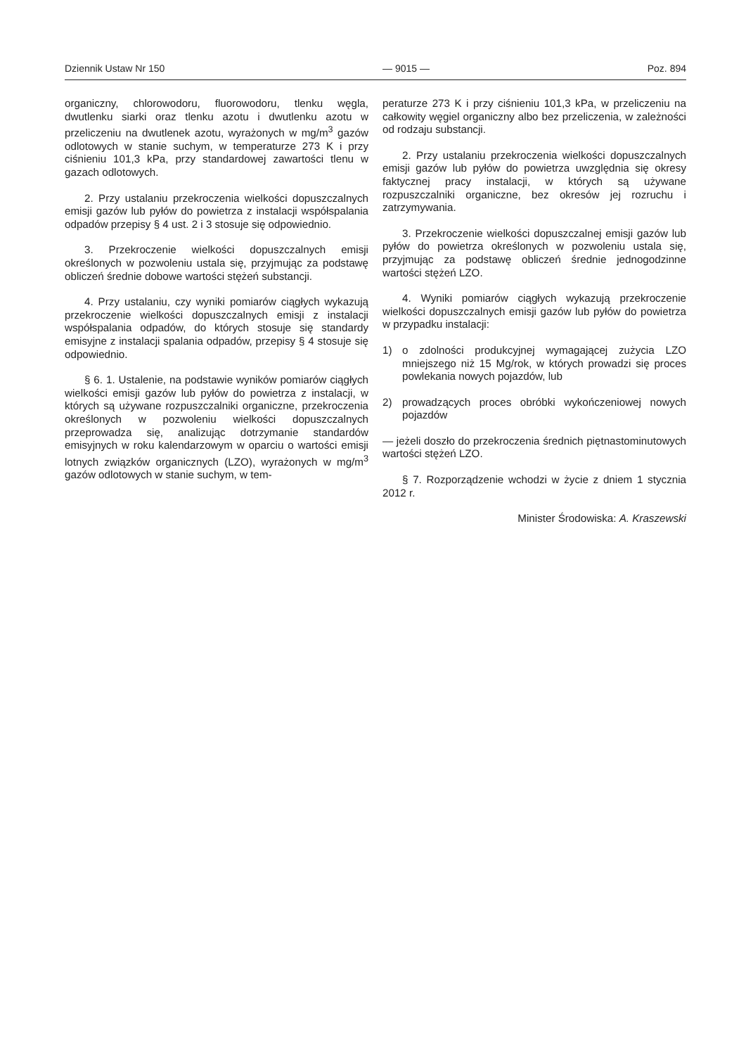Dziennik Ustaw Nr 150 — 9015 — Poz. 894
organiczny, chlorowodoru, fluorowodoru, tlenku węgla, dwutlenku siarki oraz tlenku azotu i dwutlenku azotu w przeliczeniu na dwutlenek azotu, wyrażonych w mg/m<sup>3</sup> gazów odlotowych w stanie suchym, w temperaturze 273 K i przy ciśnieniu 101,3 kPa, przy standardowej zawartości tlenu w gazach odlotowych.
2. Przy ustalaniu przekroczenia wielkości dopuszczalnych emisji gazów lub pyłów do powietrza z instalacji współspalania odpadów przepisy § 4 ust. 2 i 3 stosuje się odpowiednio.
3. Przekroczenie wielkości dopuszczalnych emisji określonych w pozwoleniu ustala się, przyjmując za podstawę obliczeń średnie dobowe wartości stężeń substancji.
4. Przy ustalaniu, czy wyniki pomiarów ciągłych wykazują przekroczenie wielkości dopuszczalnych emisji z instalacji współspalania odpadów, do których stosuje się standardy emisyjne z instalacji spalania odpadów, przepisy § 4 stosuje się odpowiednio.
§ 6. 1. Ustalenie, na podstawie wyników pomiarów ciągłych wielkości emisji gazów lub pyłów do powietrza z instalacji, w których są używane rozpuszczalniki organiczne, przekroczenia określonych w pozwoleniu wielkości dopuszczalnych przeprowadza się, analizując dotrzymanie standardów emisyjnych w roku kalendarzowym w oparciu o wartości emisji lotnych związków organicznych (LZO), wyrażonych w mg/m<sup>3</sup> gazów odlotowych w stanie suchym, w tem-
peraturze 273 K i przy ciśnieniu 101,3 kPa, w przeliczeniu na całkowity węgiel organiczny albo bez przeliczenia, w zależności od rodzaju substancji.
2. Przy ustalaniu przekroczenia wielkości dopuszczalnych emisji gazów lub pyłów do powietrza uwzględnia się okresy faktycznej pracy instalacji, w których są używane rozpuszczalniki organiczne, bez okresów jej rozruchu i zatrzymywania.
3. Przekroczenie wielkości dopuszczalnej emisji gazów lub pyłów do powietrza określonych w pozwoleniu ustala się, przyjmując za podstawę obliczeń średnie jednogodzinne wartości stężeń LZO.
4. Wyniki pomiarów ciągłych wykazują przekroczenie wielkości dopuszczalnych emisji gazów lub pyłów do powietrza w przypadku instalacji:
1) o zdolności produkcyjnej wymagającej zużycia LZO mniejszego niż 15 Mg/rok, w których prowadzi się proces powlekania nowych pojazdów, lub
2) prowadzących proces obróbki wykończeniowej nowych pojazdów
— jeżeli doszło do przekroczenia średnich piętnastominutowych wartości stężeń LZO.
§ 7. Rozporządzenie wchodzi w życie z dniem 1 stycznia 2012 r.
Minister Środowiska: A. Kraszewski